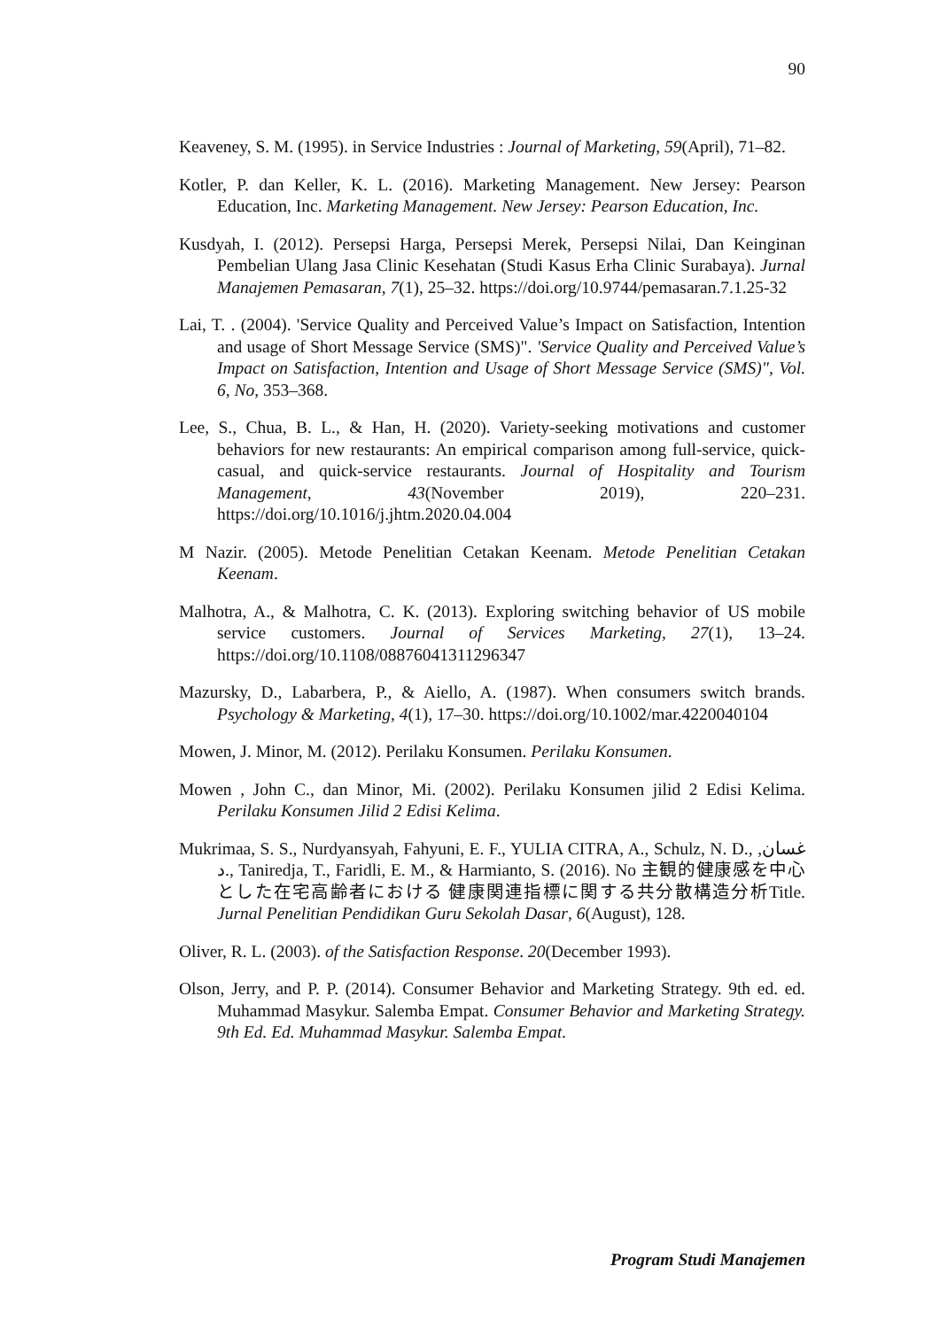90
Keaveney, S. M. (1995). in Service Industries : Journal of Marketing, 59(April), 71–82.
Kotler, P. dan Keller, K. L. (2016). Marketing Management. New Jersey: Pearson Education, Inc. Marketing Management. New Jersey: Pearson Education, Inc.
Kusdyah, I. (2012). Persepsi Harga, Persepsi Merek, Persepsi Nilai, Dan Keinginan Pembelian Ulang Jasa Clinic Kesehatan (Studi Kasus Erha Clinic Surabaya). Jurnal Manajemen Pemasaran, 7(1), 25–32. https://doi.org/10.9744/pemasaran.7.1.25-32
Lai, T. . (2004). 'Service Quality and Perceived Value’s Impact on Satisfaction, Intention and usage of Short Message Service (SMS)". 'Service Quality and Perceived Value’s Impact on Satisfaction, Intention and Usage of Short Message Service (SMS)", Vol. 6, No, 353–368.
Lee, S., Chua, B. L., & Han, H. (2020). Variety-seeking motivations and customer behaviors for new restaurants: An empirical comparison among full-service, quick-casual, and quick-service restaurants. Journal of Hospitality and Tourism Management, 43(November 2019), 220–231. https://doi.org/10.1016/j.jhtm.2020.04.004
M Nazir. (2005). Metode Penelitian Cetakan Keenam. Metode Penelitian Cetakan Keenam.
Malhotra, A., & Malhotra, C. K. (2013). Exploring switching behavior of US mobile service customers. Journal of Services Marketing, 27(1), 13–24. https://doi.org/10.1108/08876041311296347
Mazursky, D., Labarbera, P., & Aiello, A. (1987). When consumers switch brands. Psychology & Marketing, 4(1), 17–30. https://doi.org/10.1002/mar.4220040104
Mowen, J. Minor, M. (2012). Perilaku Konsumen. Perilaku Konsumen.
Mowen , John C., dan Minor, Mi. (2002). Perilaku Konsumen jilid 2 Edisi Kelima. Perilaku Konsumen Jilid 2 Edisi Kelima.
Mukrimaa, S. S., Nurdyansyah, Fahyuni, E. F., YULIA CITRA, A., Schulz, N. D., غسان, د., Taniredja, T., Faridli, E. M., & Harmianto, S. (2016). No 主観的健康感を中心とした在宅高齢者における 健康関連指標に関する共分散構造分析Title. Jurnal Penelitian Pendidikan Guru Sekolah Dasar, 6(August), 128.
Oliver, R. L. (2003). of the Satisfaction Response. 20(December 1993).
Olson, Jerry, and P. P. (2014). Consumer Behavior and Marketing Strategy. 9th ed. ed. Muhammad Masykur. Salemba Empat. Consumer Behavior and Marketing Strategy. 9th Ed. Ed. Muhammad Masykur. Salemba Empat.
Program Studi Manajemen